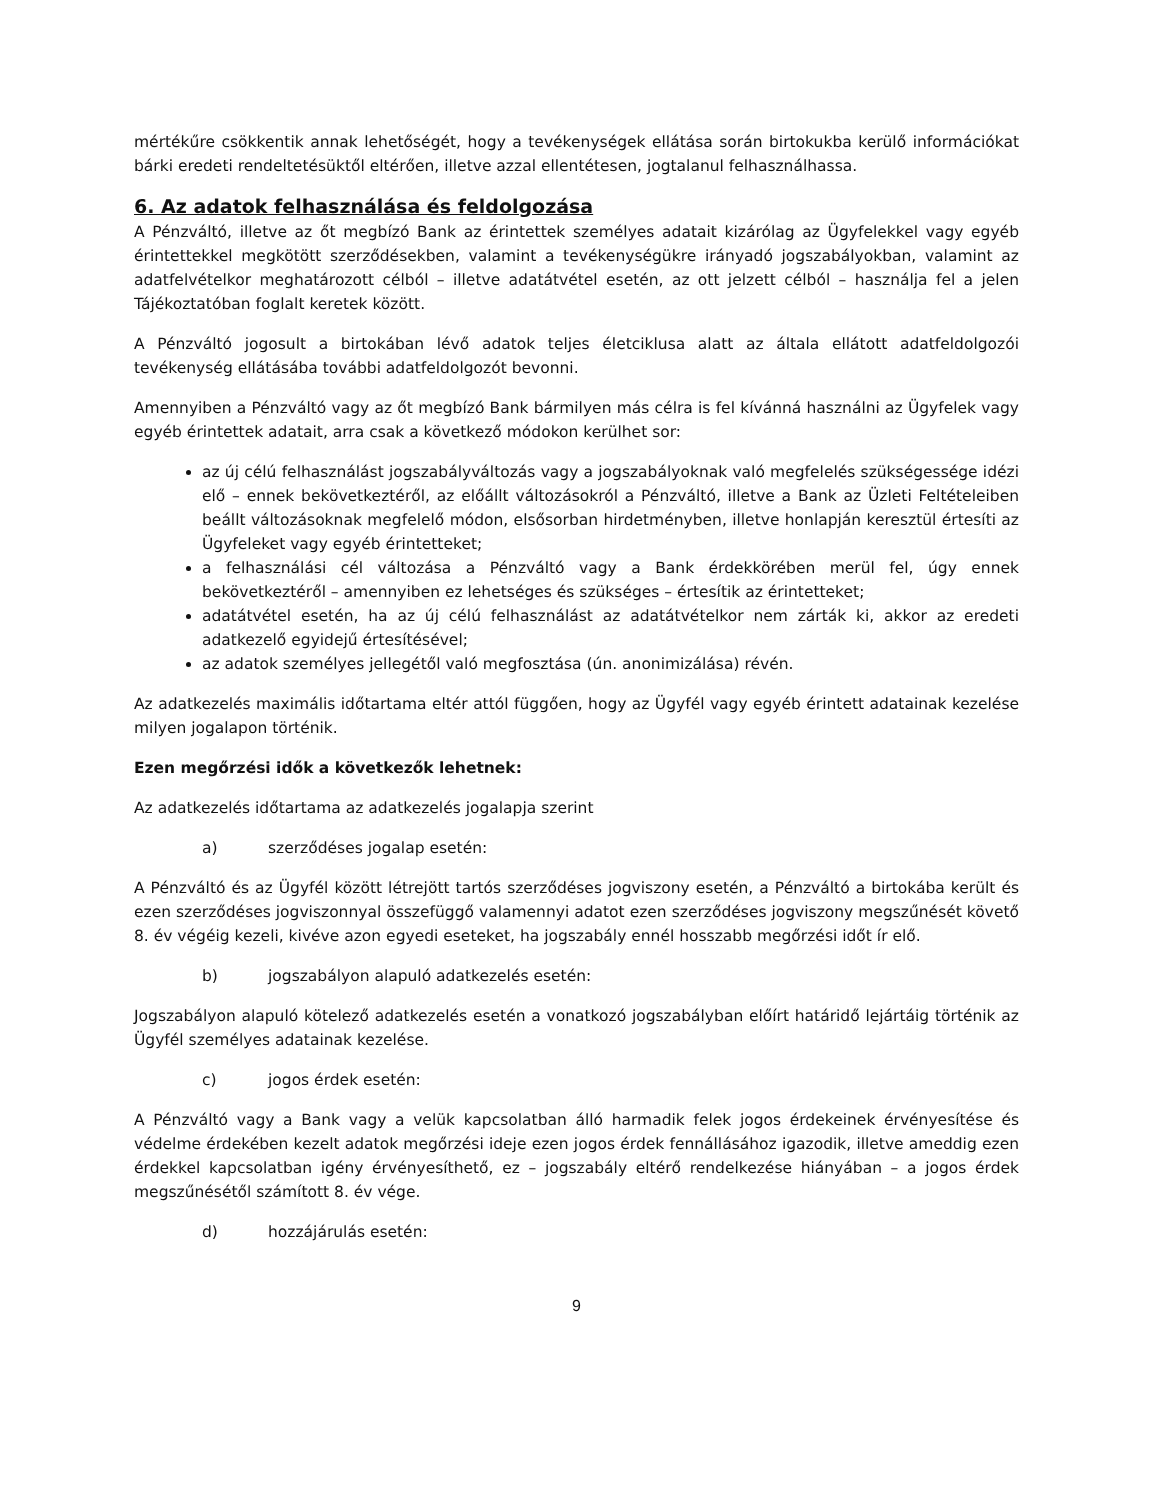mértékűre csökkentik annak lehetőségét, hogy a tevékenységek ellátása során birtokukba kerülő információkat bárki eredeti rendeltetésüktől eltérően, illetve azzal ellentétesen, jogtalanul felhasználhassa.
6. Az adatok felhasználása és feldolgozása
A Pénzváltó, illetve az őt megbízó Bank az érintettek személyes adatait kizárólag az Ügyfelekkel vagy egyéb érintettekkel megkötött szerződésekben, valamint a tevékenységükre irányadó jogszabályokban, valamint az adatfelvételkor meghatározott célból – illetve adatátvétel esetén, az ott jelzett célból – használja fel a jelen Tájékoztatóban foglalt keretek között.
A Pénzváltó jogosult a birtokában lévő adatok teljes életciklusa alatt az általa ellátott adatfeldolgozói tevékenység ellátásába további adatfeldolgozót bevonni.
Amennyiben a Pénzváltó vagy az őt megbízó Bank bármilyen más célra is fel kívánná használni az Ügyfelek vagy egyéb érintettek adatait, arra csak a következő módokon kerülhet sor:
az új célú felhasználást jogszabályváltozás vagy a jogszabályoknak való megfelelés szükségessége idézi elő – ennek bekövetkeztéről, az előállt változásokról a Pénzváltó, illetve a Bank az Üzleti Feltételeiben beállt változásoknak megfelelő módon, elsősorban hirdetményben, illetve honlapján keresztül értesíti az Ügyfeleket vagy egyéb érintetteket;
a felhasználási cél változása a Pénzváltó vagy a Bank érdekkörében merül fel, úgy ennek bekövetkeztéről – amennyiben ez lehetséges és szükséges – értesítik az érintetteket;
adatátvétel esetén, ha az új célú felhasználást az adatátvételkor nem zárták ki, akkor az eredeti adatkezelő egyidejű értesítésével;
az adatok személyes jellegétől való megfosztása (ún. anonimizálása) révén.
Az adatkezelés maximális időtartama eltér attól függően, hogy az Ügyfél vagy egyéb érintett adatainak kezelése milyen jogalapon történik.
Ezen megőrzési idők a következők lehetnek:
Az adatkezelés időtartama az adatkezelés jogalapja szerint
a) szerződéses jogalap esetén:
A Pénzváltó és az Ügyfél között létrejött tartós szerződéses jogviszony esetén, a Pénzváltó a birtokába került és ezen szerződéses jogviszonnyal összefüggő valamennyi adatot ezen szerződéses jogviszony megszűnését követő 8. év végéig kezeli, kivéve azon egyedi eseteket, ha jogszabály ennél hosszabb megőrzési időt ír elő.
b) jogszabályon alapuló adatkezelés esetén:
Jogszabályon alapuló kötelező adatkezelés esetén a vonatkozó jogszabályban előírt határidő lejártáig történik az Ügyfél személyes adatainak kezelése.
c) jogos érdek esetén:
A Pénzváltó vagy a Bank vagy a velük kapcsolatban álló harmadik felek jogos érdekeinek érvényesítése és védelme érdekében kezelt adatok megőrzési ideje ezen jogos érdek fennállásához igazodik, illetve ameddig ezen érdekkel kapcsolatban igény érvényesíthető, ez – jogszabály eltérő rendelkezése hiányában – a jogos érdek megszűnésétől számított 8. év vége.
d) hozzájárulás esetén:
9